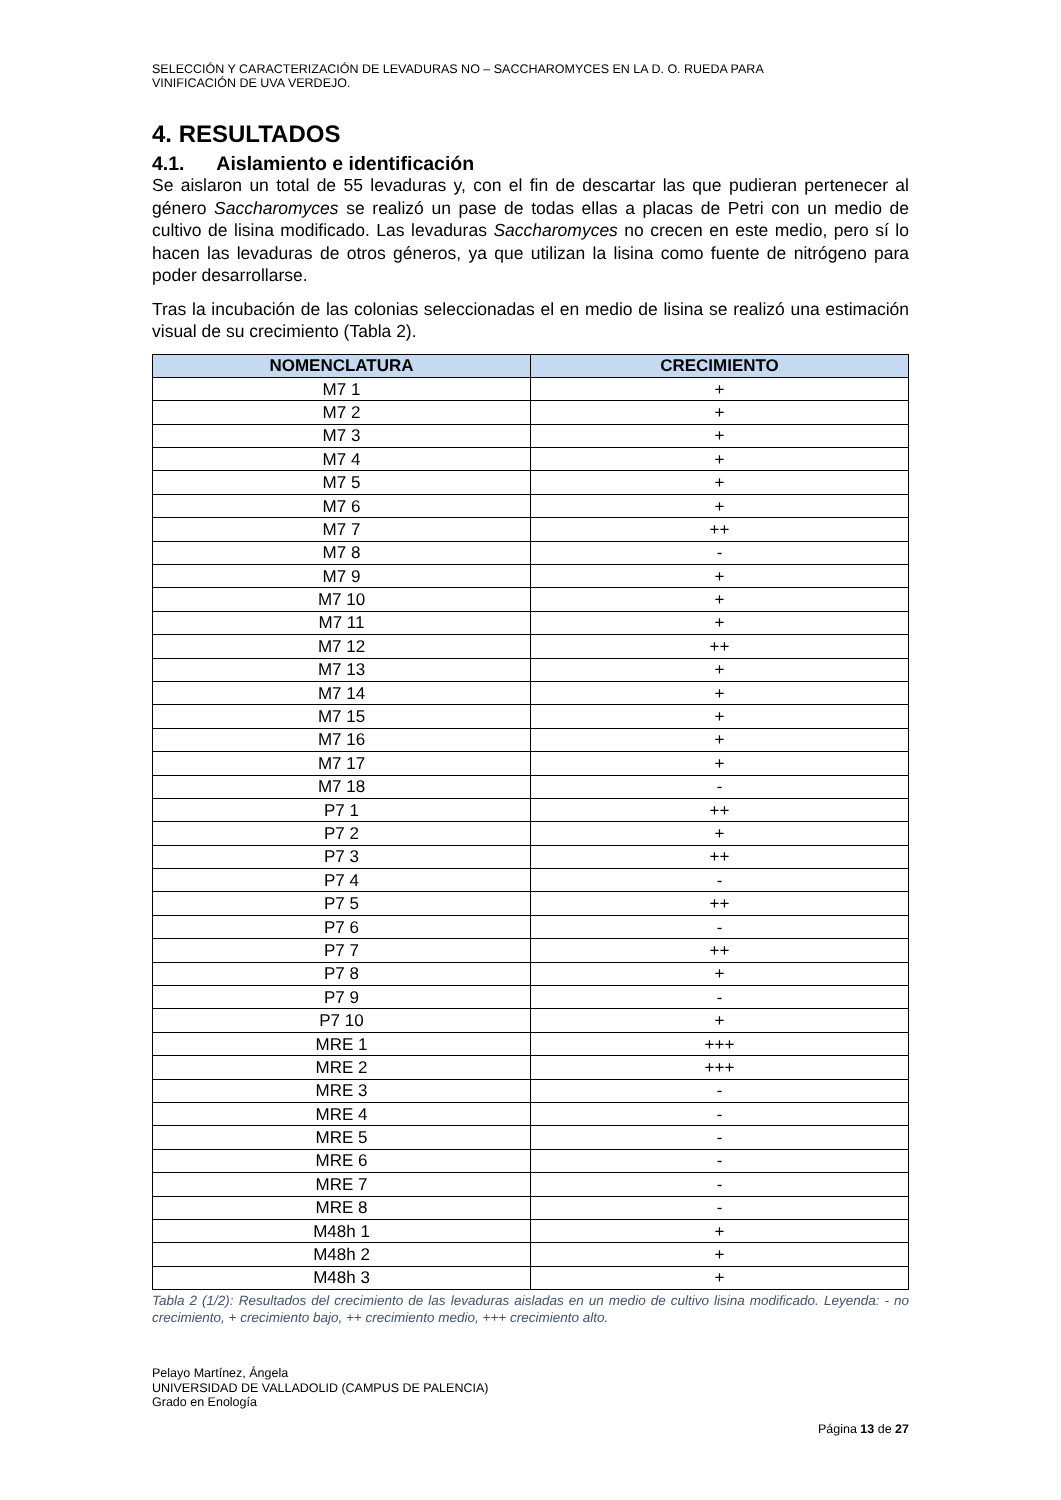SELECCIÓN Y CARACTERIZACIÓN DE LEVADURAS NO – SACCHAROMYCES EN LA D. O. RUEDA PARA
VINIFICACIÓN DE UVA VERDEJO.
4. RESULTADOS
4.1. Aislamiento e identificación
Se aislaron un total de 55 levaduras y, con el fin de descartar las que pudieran pertenecer al género Saccharomyces se realizó un pase de todas ellas a placas de Petri con un medio de cultivo de lisina modificado. Las levaduras Saccharomyces no crecen en este medio, pero sí lo hacen las levaduras de otros géneros, ya que utilizan la lisina como fuente de nitrógeno para poder desarrollarse.
Tras la incubación de las colonias seleccionadas el en medio de lisina se realizó una estimación visual de su crecimiento (Tabla 2).
| NOMENCLATURA | CRECIMIENTO |
| --- | --- |
| M7 1 | + |
| M7 2 | + |
| M7 3 | + |
| M7 4 | + |
| M7 5 | + |
| M7 6 | + |
| M7 7 | ++ |
| M7 8 | - |
| M7 9 | + |
| M7 10 | + |
| M7 11 | + |
| M7 12 | ++ |
| M7 13 | + |
| M7 14 | + |
| M7 15 | + |
| M7 16 | + |
| M7 17 | + |
| M7 18 | - |
| P7 1 | ++ |
| P7 2 | + |
| P7 3 | ++ |
| P7 4 | - |
| P7 5 | ++ |
| P7 6 | - |
| P7 7 | ++ |
| P7 8 | + |
| P7 9 | - |
| P7 10 | + |
| MRE 1 | +++ |
| MRE 2 | +++ |
| MRE 3 | - |
| MRE 4 | - |
| MRE 5 | - |
| MRE 6 | - |
| MRE 7 | - |
| MRE 8 | - |
| M48h 1 | + |
| M48h 2 | + |
| M48h 3 | + |
Tabla 2 (1/2): Resultados del crecimiento de las levaduras aisladas en un medio de cultivo lisina modificado. Leyenda: - no crecimiento, + crecimiento bajo, ++ crecimiento medio, +++ crecimiento alto.
Pelayo Martínez, Ángela
UNIVERSIDAD DE VALLADOLID (CAMPUS DE PALENCIA)
Grado en Enología
Página 13 de 27